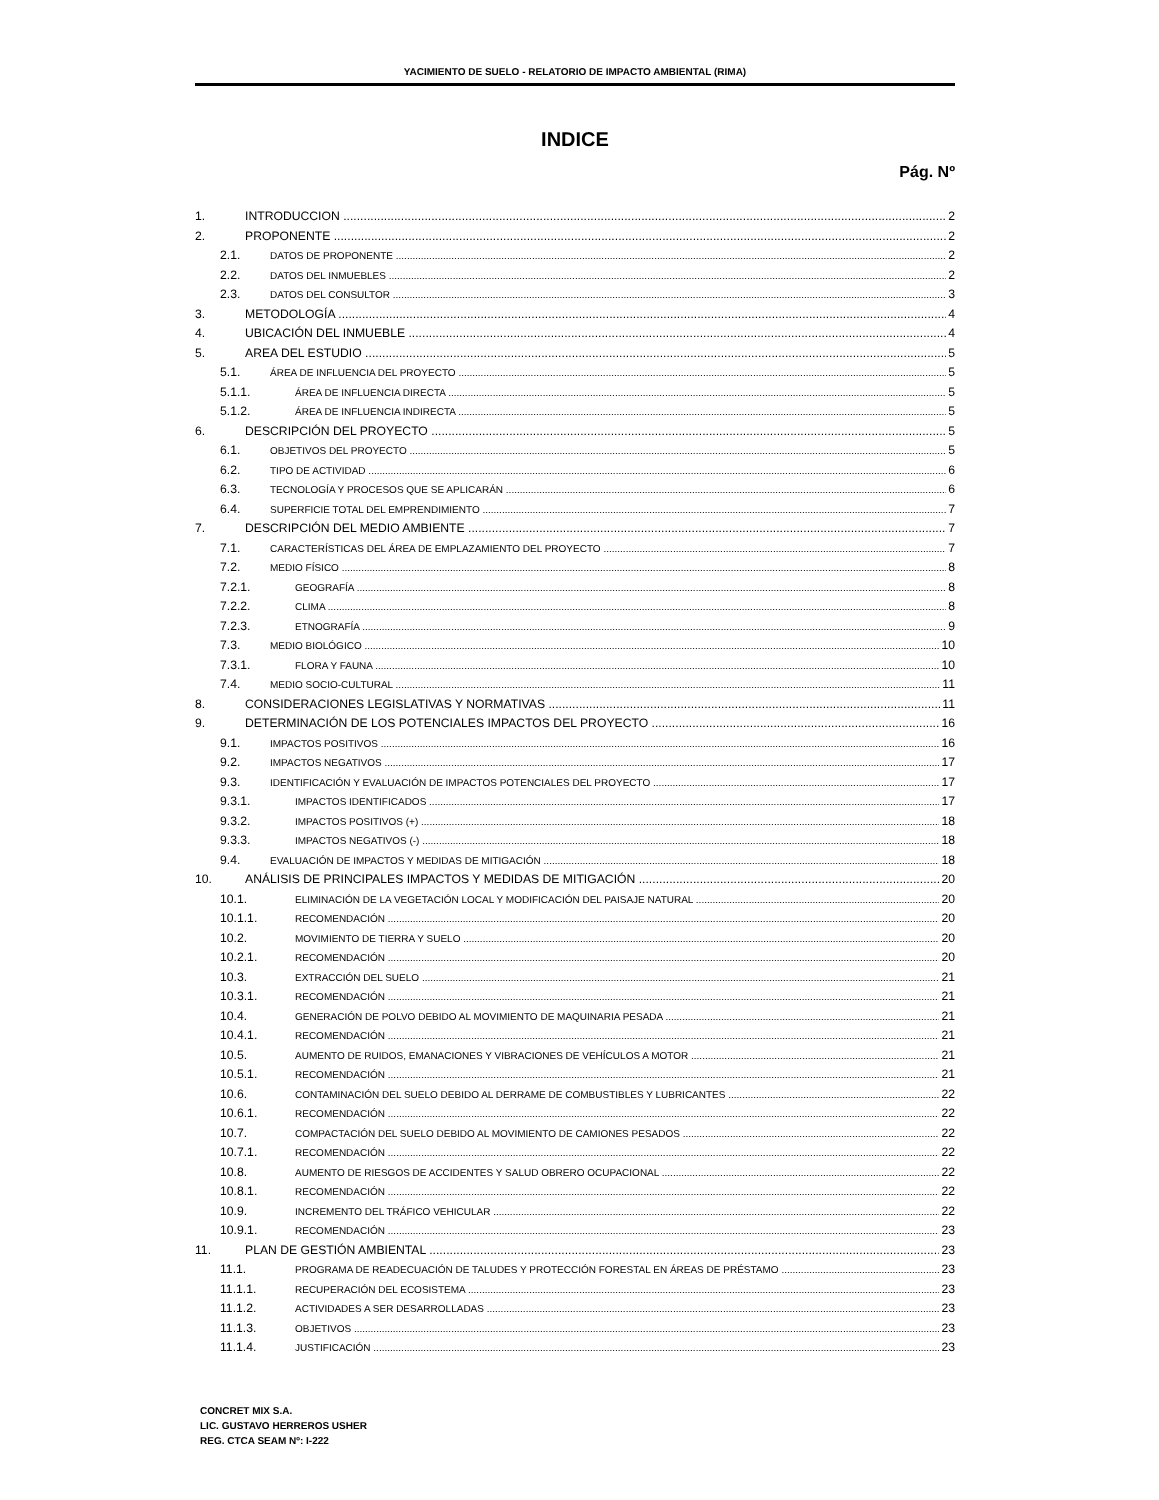YACIMIENTO DE SUELO - RELATORIO DE IMPACTO AMBIENTAL (RIMA)
INDICE
Pág. Nº
1. INTRODUCCION 2
2. PROPONENTE 2
2.1. DATOS DE PROPONENTE 2
2.2. DATOS DEL INMUEBLES 2
2.3. DATOS DEL CONSULTOR 3
3. METODOLOGÍA 4
4. UBICACIÓN DEL INMUEBLE 4
5. AREA DEL ESTUDIO 5
5.1. ÁREA DE INFLUENCIA DEL PROYECTO 5
5.1.1. ÁREA DE INFLUENCIA DIRECTA 5
5.1.2. ÁREA DE INFLUENCIA INDIRECTA 5
6. DESCRIPCIÓN DEL PROYECTO 5
6.1. OBJETIVOS DEL PROYECTO 5
6.2. TIPO DE ACTIVIDAD 6
6.3. TECNOLOGÍA Y PROCESOS QUE SE APLICARÁN 6
6.4. SUPERFICIE TOTAL DEL EMPRENDIMIENTO 7
7. DESCRIPCIÓN DEL MEDIO AMBIENTE 7
7.1. CARACTERÍSTICAS DEL ÁREA DE EMPLAZAMIENTO DEL PROYECTO 7
7.2. MEDIO FÍSICO 8
7.2.1. GEOGRAFÍA 8
7.2.2. CLIMA 8
7.2.3. ETNOGRAFÍA 9
7.3. MEDIO BIOLÓGICO 10
7.3.1. FLORA Y FAUNA 10
7.4. MEDIO SOCIO-CULTURAL 11
8. CONSIDERACIONES LEGISLATIVAS Y NORMATIVAS 11
9. DETERMINACIÓN DE LOS POTENCIALES IMPACTOS DEL PROYECTO 16
9.1. IMPACTOS POSITIVOS 16
9.2. IMPACTOS NEGATIVOS 17
9.3. IDENTIFICACIÓN Y EVALUACIÓN DE IMPACTOS POTENCIALES DEL PROYECTO 17
9.3.1. IMPACTOS IDENTIFICADOS 17
9.3.2. IMPACTOS POSITIVOS (+) 18
9.3.3. IMPACTOS NEGATIVOS (-) 18
9.4. EVALUACIÓN DE IMPACTOS Y MEDIDAS DE MITIGACIÓN 18
10. ANÁLISIS DE PRINCIPALES IMPACTOS Y MEDIDAS DE MITIGACIÓN 20
10.1. ELIMINACIÓN DE LA VEGETACIÓN LOCAL Y MODIFICACIÓN DEL PAISAJE NATURAL 20
10.1.1. RECOMENDACIÓN 20
10.2. MOVIMIENTO DE TIERRA Y SUELO 20
10.2.1. RECOMENDACIÓN 20
10.3. EXTRACCIÓN DEL SUELO 21
10.3.1. RECOMENDACIÓN 21
10.4. GENERACIÓN DE POLVO DEBIDO AL MOVIMIENTO DE MAQUINARIA PESADA 21
10.4.1. RECOMENDACIÓN 21
10.5. AUMENTO DE RUIDOS, EMANACIONES Y VIBRACIONES DE VEHÍCULOS A MOTOR 21
10.5.1. RECOMENDACIÓN 21
10.6. CONTAMINACIÓN DEL SUELO DEBIDO AL DERRAME DE COMBUSTIBLES Y LUBRICANTES 22
10.6.1. RECOMENDACIÓN 22
10.7. COMPACTACIÓN DEL SUELO DEBIDO AL MOVIMIENTO DE CAMIONES PESADOS 22
10.7.1. RECOMENDACIÓN 22
10.8. AUMENTO DE RIESGOS DE ACCIDENTES Y SALUD OBRERO OCUPACIONAL 22
10.8.1. RECOMENDACIÓN 22
10.9. INCREMENTO DEL TRÁFICO VEHICULAR 22
10.9.1. RECOMENDACIÓN 23
11. PLAN DE GESTIÓN AMBIENTAL 23
11.1. PROGRAMA DE READECUACIÓN DE TALUDES Y PROTECCIÓN FORESTAL EN ÁREAS DE PRÉSTAMO 23
11.1.1. RECUPERACIÓN DEL ECOSISTEMA 23
11.1.2. ACTIVIDADES A SER DESARROLLADAS 23
11.1.3. OBJETIVOS 23
11.1.4. JUSTIFICACIÓN 23
CONCRET MIX S.A.
LIC. GUSTAVO HERREROS USHER
REG. CTCA SEAM Nº: I-222